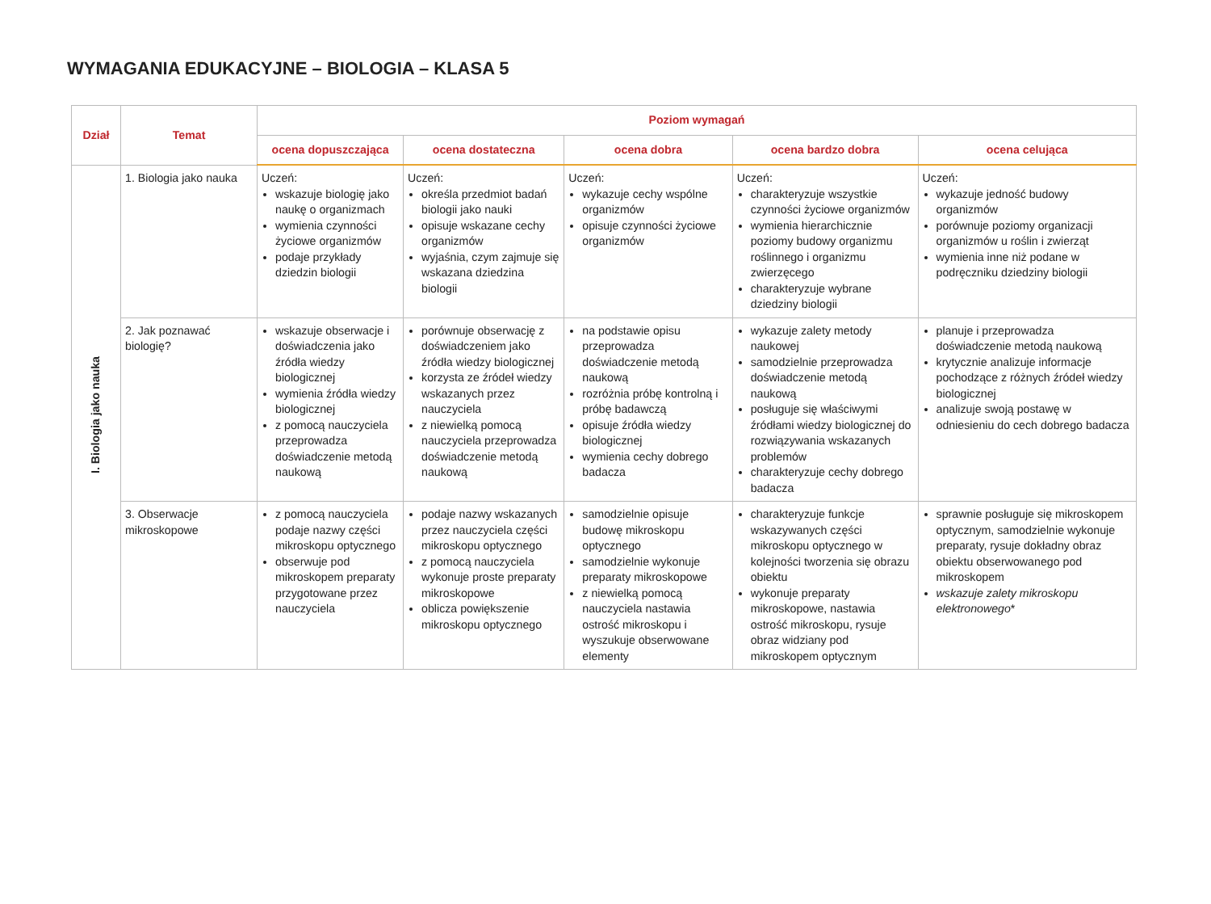WYMAGANIA EDUKACYJNE – BIOLOGIA – KLASA 5
| Dział | Temat | Poziom wymagań | | | | |
| --- | --- | --- | --- | --- | --- | --- |
| | | ocena dopuszczająca | ocena dostateczna | ocena dobra | ocena bardzo dobra | ocena celująca |
| I. Biologia jako nauka | 1. Biologia jako nauka | Uczeń: wskazuje biologię jako naukę o organizmach wymienia czynności życiowe organizmów podaje przykłady dziedzin biologii | Uczeń: określa przedmiot badań biologii jako nauki opisuje wskazane cechy organizmów wyjaśnia, czym zajmuje się wskazana dziedzina biologii | Uczeń: wykazuje cechy wspólne organizmów opisuje czynności życiowe organizmów | Uczeń: charakteryzuje wszystkie czynności życiowe organizmów wymienia hierarchicznie poziomy budowy organizmu roślinnego i organizmu zwierzęcego charakteryzuje wybrane dziedziny biologii | Uczeń: wykazuje jedność budowy organizmów porównuje poziomy organizacji organizmów u roślin i zwierząt wymienia inne niż podane w podręczniku dziedziny biologii |
| | 2. Jak poznawać biologię? | wskazuje obserwacje i doświadczenia jako źródła wiedzy biologicznej wymienia źródła wiedzy biologicznej z pomocą nauczyciela przeprowadza doświadczenie metodą naukową | porównuje obserwację z doświadczeniem jako źródła wiedzy biologicznej korzysta ze źródeł wiedzy wskazanych przez nauczyciela z niewielką pomocą nauczyciela przeprowadza doświadczenie metodą naukową | na podstawie opisu przeprowadza doświadczenie metodą naukową rozróżnia próbę kontrolną i próbę badawczą opisuje źródła wiedzy biologicznej wymienia cechy dobrego badacza | wykazuje zalety metody naukowej samodzielnie przeprowadza doświadczenie metodą naukową posługuje się właściwymi źródłami wiedzy biologicznej do rozwiązywania wskazanych problemów charakteryzuje cechy dobrego badacza | planuje i przeprowadza doświadczenie metodą naukową krytycznie analizuje informacje pochodzące z różnych źródeł wiedzy biologicznej analizuje swoją postawę w odniesieniu do cech dobrego badacza |
| | 3. Obserwacje mikroskopowe | z pomocą nauczyciela podaje nazwy części mikroskopu optycznego obserwuje pod mikroskopem preparaty przygotowane przez nauczyciela | podaje nazwy wskazanych przez nauczyciela części mikroskopu optycznego z pomocą nauczyciela wykonuje proste preparaty mikroskopowe oblicza powiększenie mikroskopu optycznego | samodzielnie opisuje budowę mikroskopu optycznego samodzielnie wykonuje preparaty mikroskopowe z niewielką pomocą nauczyciela nastawia ostrość mikroskopu i wyszukuje obserwowane elementy | charakteryzuje funkcje wskazywanych części mikroskopu optycznego w kolejności tworzenia się obrazu obiektu wykonuje preparaty mikroskopowe, nastawia ostrość mikroskopu, rysuje obraz widziany pod mikroskopem optycznym | sprawnie posługuje się mikroskopem optycznym, samodzielnie wykonuje preparaty, rysuje dokładny obraz obiektu obserwowanego pod mikroskopem wskazuje zalety mikroskopu elektronowego * |